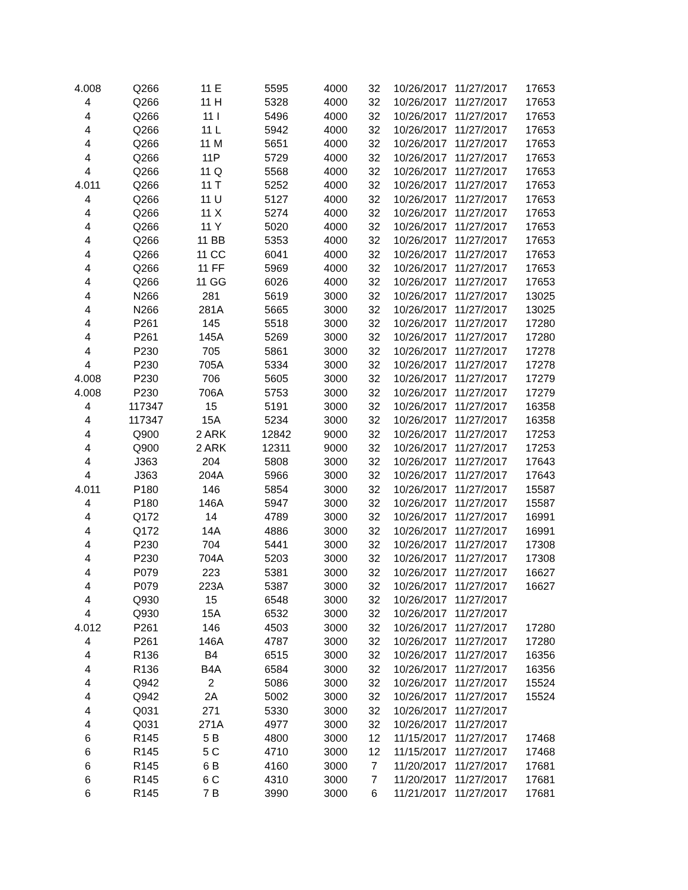| 4.008 | Q266 | 11 E | 5595 | 4000 | 32 | 10/26/2017 | 11/27/2017 | 17653 |
| 4 | Q266 | 11 H | 5328 | 4000 | 32 | 10/26/2017 | 11/27/2017 | 17653 |
| 4 | Q266 | 11 I | 5496 | 4000 | 32 | 10/26/2017 | 11/27/2017 | 17653 |
| 4 | Q266 | 11 L | 5942 | 4000 | 32 | 10/26/2017 | 11/27/2017 | 17653 |
| 4 | Q266 | 11 M | 5651 | 4000 | 32 | 10/26/2017 | 11/27/2017 | 17653 |
| 4 | Q266 | 11P | 5729 | 4000 | 32 | 10/26/2017 | 11/27/2017 | 17653 |
| 4 | Q266 | 11 Q | 5568 | 4000 | 32 | 10/26/2017 | 11/27/2017 | 17653 |
| 4.011 | Q266 | 11 T | 5252 | 4000 | 32 | 10/26/2017 | 11/27/2017 | 17653 |
| 4 | Q266 | 11 U | 5127 | 4000 | 32 | 10/26/2017 | 11/27/2017 | 17653 |
| 4 | Q266 | 11 X | 5274 | 4000 | 32 | 10/26/2017 | 11/27/2017 | 17653 |
| 4 | Q266 | 11 Y | 5020 | 4000 | 32 | 10/26/2017 | 11/27/2017 | 17653 |
| 4 | Q266 | 11 BB | 5353 | 4000 | 32 | 10/26/2017 | 11/27/2017 | 17653 |
| 4 | Q266 | 11 CC | 6041 | 4000 | 32 | 10/26/2017 | 11/27/2017 | 17653 |
| 4 | Q266 | 11 FF | 5969 | 4000 | 32 | 10/26/2017 | 11/27/2017 | 17653 |
| 4 | Q266 | 11 GG | 6026 | 4000 | 32 | 10/26/2017 | 11/27/2017 | 17653 |
| 4 | N266 | 281 | 5619 | 3000 | 32 | 10/26/2017 | 11/27/2017 | 13025 |
| 4 | N266 | 281A | 5665 | 3000 | 32 | 10/26/2017 | 11/27/2017 | 13025 |
| 4 | P261 | 145 | 5518 | 3000 | 32 | 10/26/2017 | 11/27/2017 | 17280 |
| 4 | P261 | 145A | 5269 | 3000 | 32 | 10/26/2017 | 11/27/2017 | 17280 |
| 4 | P230 | 705 | 5861 | 3000 | 32 | 10/26/2017 | 11/27/2017 | 17278 |
| 4 | P230 | 705A | 5334 | 3000 | 32 | 10/26/2017 | 11/27/2017 | 17278 |
| 4.008 | P230 | 706 | 5605 | 3000 | 32 | 10/26/2017 | 11/27/2017 | 17279 |
| 4.008 | P230 | 706A | 5753 | 3000 | 32 | 10/26/2017 | 11/27/2017 | 17279 |
| 4 | 117347 | 15 | 5191 | 3000 | 32 | 10/26/2017 | 11/27/2017 | 16358 |
| 4 | 117347 | 15A | 5234 | 3000 | 32 | 10/26/2017 | 11/27/2017 | 16358 |
| 4 | Q900 | 2 ARK | 12842 | 9000 | 32 | 10/26/2017 | 11/27/2017 | 17253 |
| 4 | Q900 | 2 ARK | 12311 | 9000 | 32 | 10/26/2017 | 11/27/2017 | 17253 |
| 4 | J363 | 204 | 5808 | 3000 | 32 | 10/26/2017 | 11/27/2017 | 17643 |
| 4 | J363 | 204A | 5966 | 3000 | 32 | 10/26/2017 | 11/27/2017 | 17643 |
| 4.011 | P180 | 146 | 5854 | 3000 | 32 | 10/26/2017 | 11/27/2017 | 15587 |
| 4 | P180 | 146A | 5947 | 3000 | 32 | 10/26/2017 | 11/27/2017 | 15587 |
| 4 | Q172 | 14 | 4789 | 3000 | 32 | 10/26/2017 | 11/27/2017 | 16991 |
| 4 | Q172 | 14A | 4886 | 3000 | 32 | 10/26/2017 | 11/27/2017 | 16991 |
| 4 | P230 | 704 | 5441 | 3000 | 32 | 10/26/2017 | 11/27/2017 | 17308 |
| 4 | P230 | 704A | 5203 | 3000 | 32 | 10/26/2017 | 11/27/2017 | 17308 |
| 4 | P079 | 223 | 5381 | 3000 | 32 | 10/26/2017 | 11/27/2017 | 16627 |
| 4 | P079 | 223A | 5387 | 3000 | 32 | 10/26/2017 | 11/27/2017 | 16627 |
| 4 | Q930 | 15 | 6548 | 3000 | 32 | 10/26/2017 | 11/27/2017 | |
| 4 | Q930 | 15A | 6532 | 3000 | 32 | 10/26/2017 | 11/27/2017 | |
| 4.012 | P261 | 146 | 4503 | 3000 | 32 | 10/26/2017 | 11/27/2017 | 17280 |
| 4 | P261 | 146A | 4787 | 3000 | 32 | 10/26/2017 | 11/27/2017 | 17280 |
| 4 | R136 | B4 | 6515 | 3000 | 32 | 10/26/2017 | 11/27/2017 | 16356 |
| 4 | R136 | B4A | 6584 | 3000 | 32 | 10/26/2017 | 11/27/2017 | 16356 |
| 4 | Q942 | 2 | 5086 | 3000 | 32 | 10/26/2017 | 11/27/2017 | 15524 |
| 4 | Q942 | 2A | 5002 | 3000 | 32 | 10/26/2017 | 11/27/2017 | 15524 |
| 4 | Q031 | 271 | 5330 | 3000 | 32 | 10/26/2017 | 11/27/2017 | |
| 4 | Q031 | 271A | 4977 | 3000 | 32 | 10/26/2017 | 11/27/2017 | |
| 6 | R145 | 5 B | 4800 | 3000 | 12 | 11/15/2017 | 11/27/2017 | 17468 |
| 6 | R145 | 5 C | 4710 | 3000 | 12 | 11/15/2017 | 11/27/2017 | 17468 |
| 6 | R145 | 6 B | 4160 | 3000 | 7 | 11/20/2017 | 11/27/2017 | 17681 |
| 6 | R145 | 6 C | 4310 | 3000 | 7 | 11/20/2017 | 11/27/2017 | 17681 |
| 6 | R145 | 7 B | 3990 | 3000 | 6 | 11/21/2017 | 11/27/2017 | 17681 |